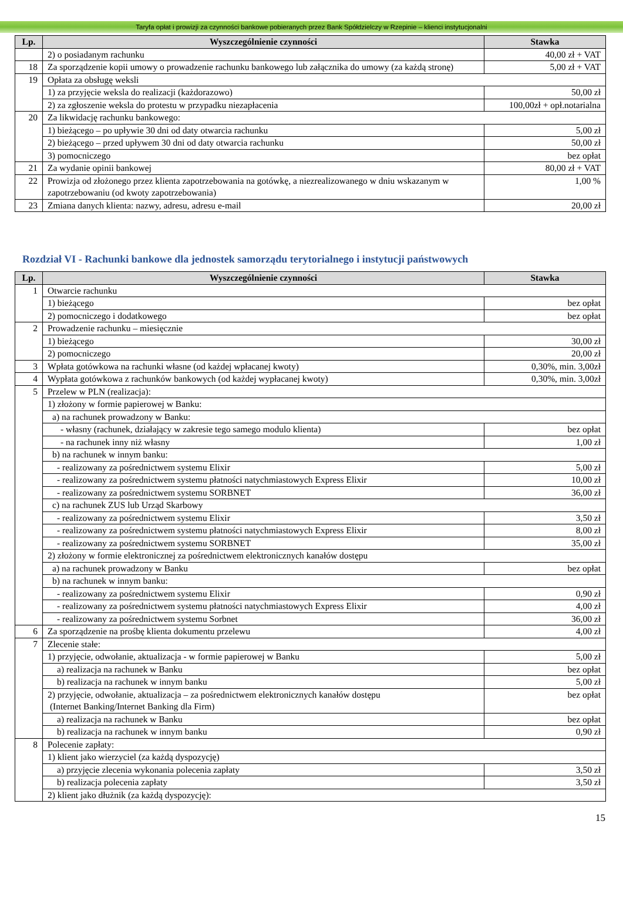Taryfa opłat i prowizji za czynności bankowe pobieranych przez Bank Spółdzielczy w Rzepinie – klienci instytucjonalni
| Lp. | Wyszczególnienie czynności | Stawka |
| --- | --- | --- |
| | 2) o posiadanym rachunku | 40,00 zł + VAT |
| 18 | Za sporządzenie kopii umowy o prowadzenie rachunku bankowego lub załącznika do umowy (za każdą stronę) | 5,00 zł + VAT |
| 19 | Opłata za obsługę weksli | |
| | 1) za przyjęcie weksla do realizacji (każdorazowo) | 50,00 zł |
| | 2) za zgłoszenie weksla do protestu w przypadku niezapłacenia | 100,00zł + opł.notarialna |
| 20 | Za likwidację rachunku bankowego: | |
| | 1) bieżącego – po upływie 30 dni od daty otwarcia rachunku | 5,00 zł |
| | 2) bieżącego – przed upływem 30 dni od daty otwarcia rachunku | 50,00 zł |
| | 3) pomocniczego | bez opłat |
| 21 | Za wydanie opinii bankowej | 80,00 zł + VAT |
| 22 | Prowizja od złożonego przez klienta zapotrzebowania na gotówkę, a niezrealizowanego w dniu wskazanym w zapotrzebowaniu (od kwoty zapotrzebowania) | 1,00 % |
| 23 | Zmiana danych klienta: nazwy, adresu, adresu e-mail | 20,00 zł |
Rozdział VI - Rachunki bankowe dla jednostek samorządu terytorialnego i instytucji państwowych
| Lp. | Wyszczególnienie czynności | Stawka |
| --- | --- | --- |
| 1 | Otwarcie rachunku | |
| | 1) bieżącego | bez opłat |
| | 2) pomocniczego i dodatkowego | bez opłat |
| 2 | Prowadzenie rachunku – miesięcznie | |
| | 1) bieżącego | 30,00 zł |
| | 2) pomocniczego | 20,00 zł |
| 3 | Wpłata gotówkowa na rachunki własne (od każdej wpłacanej kwoty) | 0,30%, min. 3,00zł |
| 4 | Wypłata gotówkowa z rachunków bankowych (od każdej wypłacanej kwoty) | 0,30%, min. 3,00zł |
| 5 | Przelew w PLN (realizacja): | |
| | 1) złożony w formie papierowej w Banku: | |
| | a) na rachunek prowadzony w Banku: | |
| | - własny (rachunek, działający w zakresie tego samego modulo klienta) | bez opłat |
| | - na rachunek inny niż własny | 1,00 zł |
| | b) na rachunek w innym banku: | |
| | - realizowany za pośrednictwem systemu Elixir | 5,00 zł |
| | - realizowany za pośrednictwem systemu płatności natychmiastowych Express Elixir | 10,00 zł |
| | - realizowany za pośrednictwem systemu SORBNET | 36,00 zł |
| | c) na rachunek ZUS lub Urząd Skarbowy | |
| | - realizowany za pośrednictwem systemu Elixir | 3,50 zł |
| | - realizowany za pośrednictwem systemu płatności natychmiastowych Express Elixir | 8,00 zł |
| | - realizowany za pośrednictwem systemu SORBNET | 35,00 zł |
| | 2) złożony w formie elektronicznej za pośrednictwem elektronicznych kanałów dostępu | |
| | a) na rachunek prowadzony w Banku | bez opłat |
| | b) na rachunek w innym banku: | |
| | - realizowany za pośrednictwem systemu Elixir | 0,90 zł |
| | - realizowany za pośrednictwem systemu płatności natychmiastowych Express Elixir | 4,00 zł |
| | - realizowany za pośrednictwem systemu Sorbnet | 36,00 zł |
| 6 | Za sporządzenie na prośbę klienta dokumentu przelewu | 4,00 zł |
| 7 | Zlecenie stałe: | |
| | 1) przyjęcie, odwołanie, aktualizacja - w formie papierowej w Banku | 5,00 zł |
| | a) realizacja na rachunek w Banku | bez opłat |
| | b) realizacja na rachunek w innym banku | 5,00 zł |
| | 2) przyjęcie, odwołanie, aktualizacja – za pośrednictwem elektronicznych kanałów dostępu (Internet Banking/Internet Banking dla Firm) | bez opłat |
| | a) realizacja na rachunek w Banku | bez opłat |
| | b) realizacja na rachunek w innym banku | 0,90 zł |
| 8 | Polecenie zapłaty: | |
| | 1) klient jako wierzyciel (za każdą dyspozycję) | |
| | a) przyjęcie zlecenia wykonania polecenia zapłaty | 3,50 zł |
| | b) realizacja polecenia zapłaty | 3,50 zł |
| | 2) klient jako dłużnik (za każdą dyspozycję): | |
15